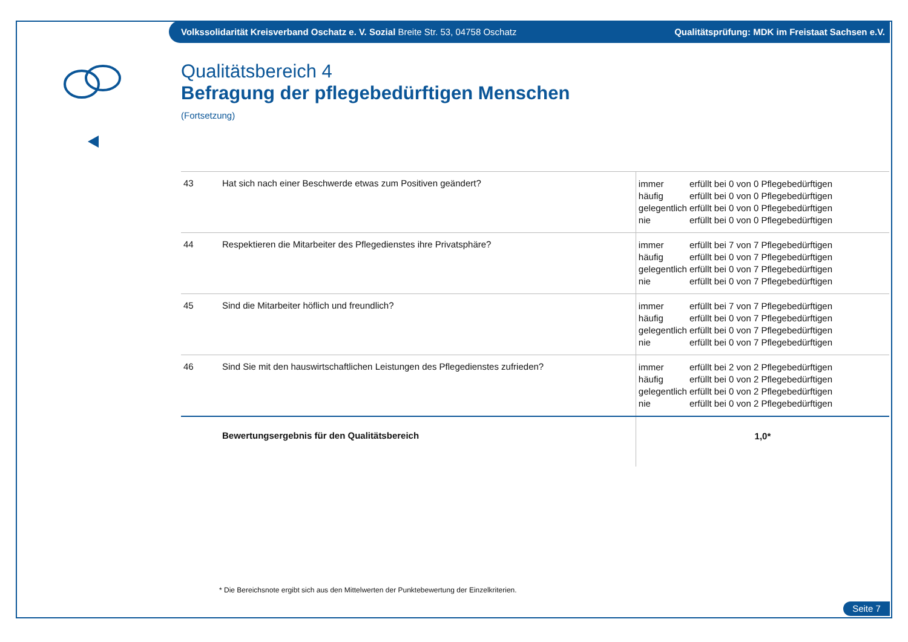Volkssolidarität Kreisverband Oschatz e. V. Sozial Breite Str. 53, 04758 Oschatz
Qualitätsprüfung: MDK im Freistaat Sachsen e.V.
Qualitätsbereich 4
Befragung der pflegebedürftigen Menschen
(Fortsetzung)
| 43 | Hat sich nach einer Beschwerde etwas zum Positiven geändert? | immer erfüllt bei 0 von 0 Pflegebedürftigen häufig erfüllt bei 0 von 0 Pflegebedürftigen gelegentlich erfüllt bei 0 von 0 Pflegebedürftigen nie erfüllt bei 0 von 0 Pflegebedürftigen |
| 44 | Respektieren die Mitarbeiter des Pflegedienstes ihre Privatsphäre? | immer erfüllt bei 7 von 7 Pflegebedürftigen häufig erfüllt bei 0 von 7 Pflegebedürftigen gelegentlich erfüllt bei 0 von 7 Pflegebedürftigen nie erfüllt bei 0 von 7 Pflegebedürftigen |
| 45 | Sind die Mitarbeiter höflich und freundlich? | immer erfüllt bei 7 von 7 Pflegebedürftigen häufig erfüllt bei 0 von 7 Pflegebedürftigen gelegentlich erfüllt bei 0 von 7 Pflegebedürftigen nie erfüllt bei 0 von 7 Pflegebedürftigen |
| 46 | Sind Sie mit den hauswirtschaftlichen Leistungen des Pflegedienstes zufrieden? | immer erfüllt bei 2 von 2 Pflegebedürftigen häufig erfüllt bei 0 von 2 Pflegebedürftigen gelegentlich erfüllt bei 0 von 2 Pflegebedürftigen nie erfüllt bei 0 von 2 Pflegebedürftigen |
| | Bewertungsergebnis für den Qualitätsbereich | 1,0* |
* Die Bereichsnote ergibt sich aus den Mittelwerten der Punktebewertung der Einzelkriterien.
Seite 7